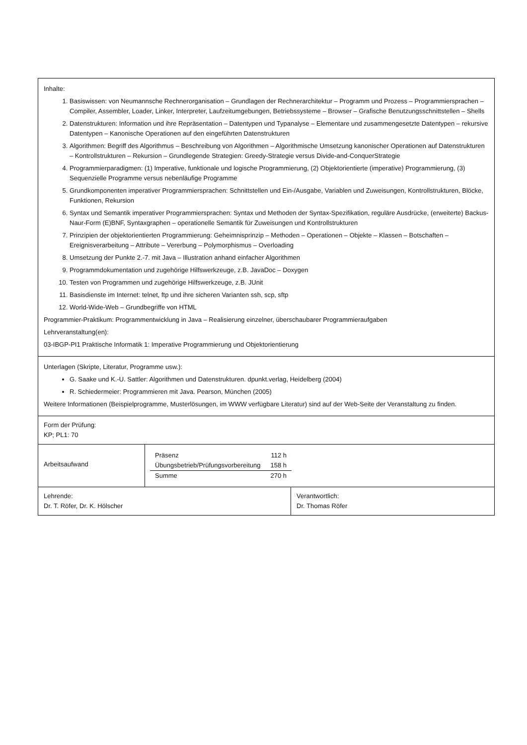Inhalte:
1. Basiswissen: von Neumannsche Rechnerorganisation – Grundlagen der Rechnerarchitektur – Programm und Prozess – Programmiersprachen – Compiler, Assembler, Loader, Linker, Interpreter, Laufzeitumgebungen, Betriebssysteme – Browser – Grafische Benutzungsschnittstellen – Shells
2. Datenstrukturen: Information und ihre Repräsentation – Datentypen und Typanalyse – Elementare und zusammengesetzte Datentypen – rekursive Datentypen – Kanonische Operationen auf den eingeführten Datenstrukturen
3. Algorithmen: Begriff des Algorithmus – Beschreibung von Algorithmen – Algorithmische Umsetzung kanonischer Operationen auf Datenstrukturen – Kontrollstrukturen – Rekursion – Grundlegende Strategien: Greedy-Strategie versus Divide-and-ConquerStrategie
4. Programmierparadigmen: (1) Imperative, funktionale und logische Programmierung, (2) Objektorientierte (imperative) Programmierung, (3) Sequenzielle Programme versus nebenläufige Programme
5. Grundkomponenten imperativer Programmiersprachen: Schnittstellen und Ein-/Ausgabe, Variablen und Zuweisungen, Kontrollstrukturen, Blöcke, Funktionen, Rekursion
6. Syntax und Semantik imperativer Programmiersprachen: Syntax und Methoden der Syntax-Spezifikation, reguläre Ausdrücke, (erweiterte) Backus-Naur-Form (E)BNF, Syntaxgraphen – operationelle Semantik für Zuweisungen und Kontrollstrukturen
7. Prinzipien der objektorientierten Programmierung: Geheimnisprinzip – Methoden – Operationen – Objekte – Klassen – Botschaften – Ereignisverarbeitung – Attribute – Vererbung – Polymorphismus – Overloading
8. Umsetzung der Punkte 2.-7. mit Java – Illustration anhand einfacher Algorithmen
9. Programmdokumentation und zugehörige Hilfswerkzeuge, z.B. JavaDoc – Doxygen
10. Testen von Programmen und zugehörige Hilfswerkzeuge, z.B. JUnit
11. Basisdienste im Internet: telnet, ftp und ihre sicheren Varianten ssh, scp, sftp
12. World-Wide-Web – Grundbegriffe von HTML
Programmier-Praktikum: Programmentwicklung in Java – Realisierung einzelner, überschaubarer Programmieraufgaben
Lehrveranstaltung(en):
03-IBGP-PI1 Praktische Informatik 1: Imperative Programmierung und Objektorientierung
Unterlagen (Skripte, Literatur, Programme usw.):
G. Saake und K.-U. Sattler: Algorithmen und Datenstrukturen. dpunkt.verlag, Heidelberg (2004)
R. Schiedermeier: Programmieren mit Java. Pearson, München (2005)
Weitere Informationen (Beispielprogramme, Musterlösungen, im WWW verfügbare Literatur) sind auf der Web-Seite der Veranstaltung zu finden.
Form der Prüfung:
KP; PL1: 70
Arbeitsaufwand
| Präsenz | 112 h |
| Übungsbetrieb/Prüfungsvorbereitung | 158 h |
| Summe | 270 h |
Lehrende:
Dr. T. Röfer, Dr. K. Hölscher
Verantwortlich:
Dr. Thomas Röfer